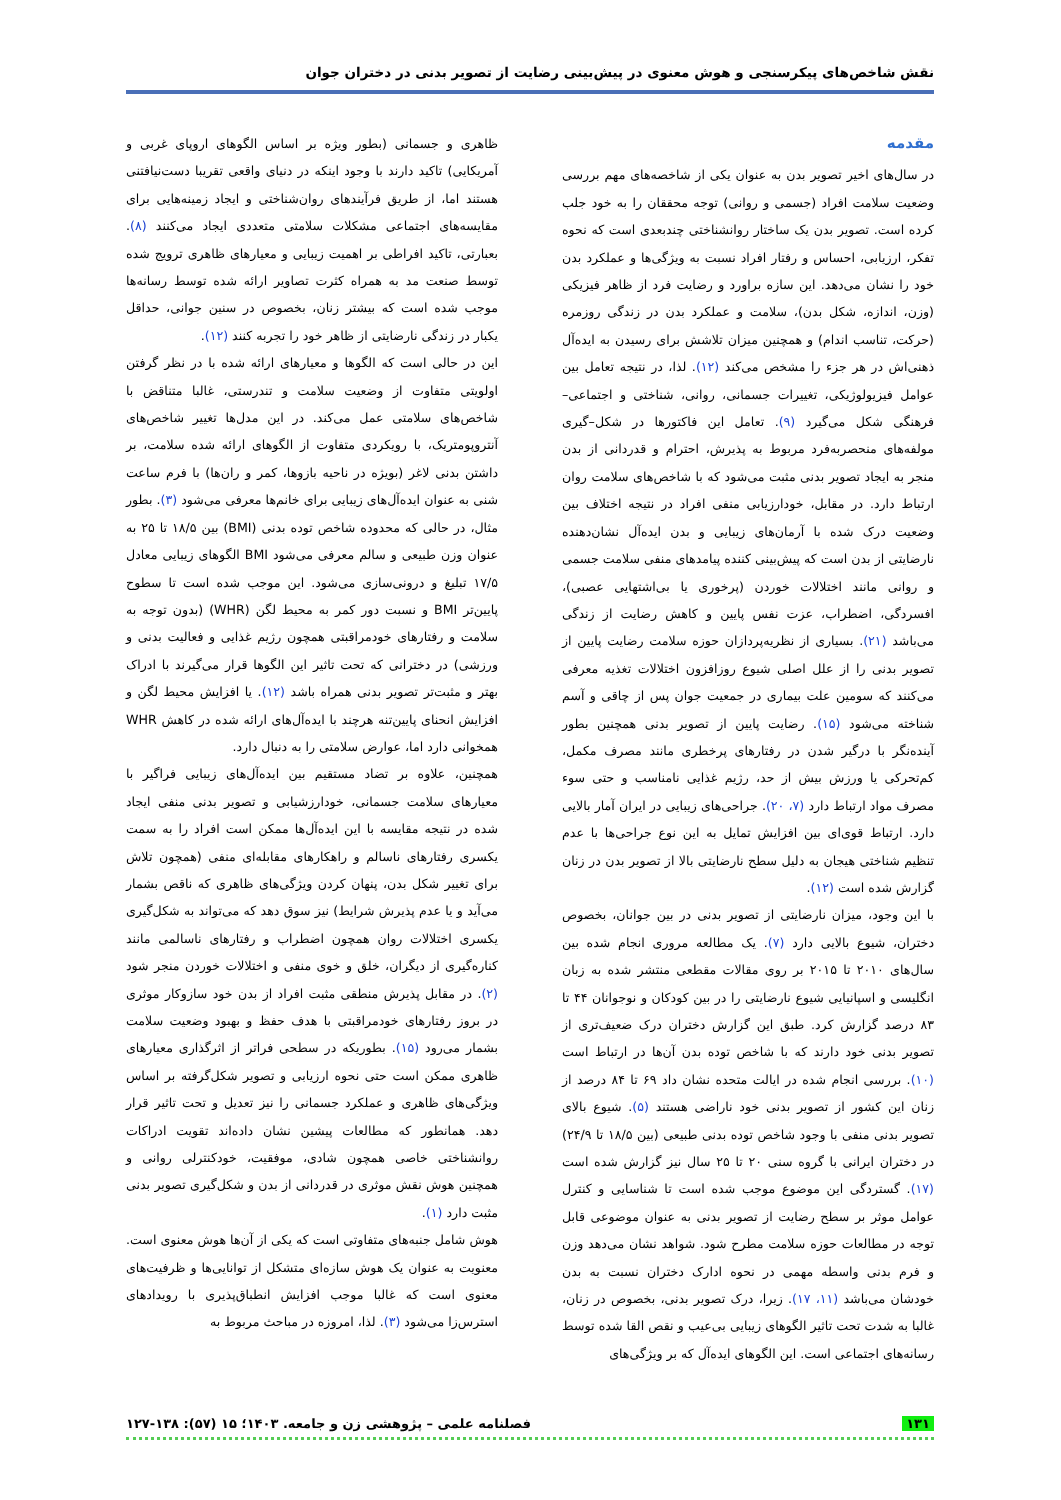نقش شاخص‌های پیکرسنجی و هوش معنوی در پیش‌بینی رضایت از تصویر بدنی در دختران جوان
مقدمه
در سال‌های اخیر تصویر بدن به عنوان یکی از شاخصه‌های مهم بررسی وضعیت سلامت افراد (جسمی و روانی) توجه محققان را به خود جلب کرده است. تصویر بدن یک ساختار روانشناختی چندبعدی است که نحوه تفکر، ارزیابی، احساس و رفتار افراد نسبت به ویژگی‌ها و عملکرد بدن خود را نشان می‌دهد. این سازه براورد و رضایت فرد از ظاهر فیزیکی (وزن، اندازه، شکل بدن)، سلامت و عملکرد بدن در زندگی روزمره (حرکت، تناسب اندام) و همچنین میزان تلاشش برای رسیدن به ایده‌آل ذهنی‌اش در هر جزء را مشخص می‌کند (۱۲). لذا، در نتیجه تعامل بین عوامل فیزیولوژیکی، تغییرات جسمانی، روانی، شناختی و اجتماعی–فرهنگی شکل می‌گیرد (۹). تعامل این فاکتورها در شکل–گیری مولفه‌های منحصربه‌فرد مربوط به پذیرش، احترام و قدردانی از بدن منجر به ایجاد تصویر بدنی مثبت می‌شود که با شاخص‌های سلامت روان ارتباط دارد. در مقابل، خودارزیابی منفی افراد در نتیجه اختلاف بین وضعیت درک شده با آرمان‌های زیبایی و بدن ایده‌آل نشان‌دهنده نارضایتی از بدن است که پیش‌بینی کننده پیامدهای منفی سلامت جسمی و روانی مانند اختلالات خوردن (پرخوری یا بی‌اشتهایی عصبی)، افسردگی، اضطراب، عزت نفس پایین و کاهش رضایت از زندگی می‌باشد (۲۱). بسیاری از نظریه‌پردازان حوزه سلامت رضایت پایین از تصویر بدنی را از علل اصلی شیوع روزافزون اختلالات تغذیه معرفی می‌کنند که سومین علت بیماری در جمعیت جوان پس از چاقی و آسم شناخته می‌شود (۱۵). رضایت پایین از تصویر بدنی همچنین بطور آینده‌نگر با درگیر شدن در رفتارهای پرخطری مانند مصرف مکمل، کم‌تحرکی یا ورزش بیش از حد، رژیم غذایی نامناسب و حتی سوء مصرف مواد ارتباط دارد (۷، ۲۰). جراحی‌های زیبایی در ایران آمار بالایی دارد. ارتباط قوی‌ای بین افزایش تمایل به این نوع جراحی‌ها با عدم تنظیم شناختی هیجان به دلیل سطح نارضایتی بالا از تصویر بدن در زنان گزارش شده است (۱۲).
با این وجود، میزان نارضایتی از تصویر بدنی در بین جوانان، بخصوص دختران، شیوع بالایی دارد (۷). یک مطالعه مروری انجام شده بین سال‌های ۲۰۱۰ تا ۲۰۱۵ بر روی مقالات مقطعی منتشر شده به زبان انگلیسی و اسپانیایی شیوع نارضایتی را در بین کودکان و نوجوانان ۴۴ تا ۸۳ درصد گزارش کرد. طبق این گزارش دختران درک ضعیف‌تری از تصویر بدنی خود دارند که با شاخص توده بدن آن‌ها در ارتباط است (۱۰). بررسی انجام شده در ایالت متحده نشان داد ۶۹ تا ۸۴ درصد از زنان این کشور از تصویر بدنی خود ناراضی هستند (۵). شیوع بالای تصویر بدنی منفی با وجود شاخص توده بدنی طبیعی (بین ۱۸/۵ تا ۲۴/۹) در دختران ایرانی با گروه سنی ۲۰ تا ۲۵ سال نیز گزارش شده است (۱۷). گستردگی این موضوع موجب شده است تا شناسایی و کنترل عوامل موثر بر سطح رضایت از تصویر بدنی به عنوان موضوعی قابل توجه در مطالعات حوزه سلامت مطرح شود. شواهد نشان می‌دهد وزن و فرم بدنی واسطه مهمی در نحوه ادارک دختران نسبت به بدن خودشان می‌باشد (۱۱، ۱۷). زیرا، درک تصویر بدنی، بخصوص در زنان، غالبا به شدت تحت تاثیر الگوهای زیبایی بی‌عیب و نقص القا شده توسط رسانه‌های اجتماعی است. این الگوهای ایده‌آل که بر ویژگی‌های
ظاهری و جسمانی (بطور ویژه بر اساس الگوهای اروپای غربی و آمریکایی) تاکید دارند با وجود اینکه در دنیای واقعی تقریبا دست‌نیافتنی هستند اما، از طریق فرآیندهای روان‌شناختی و ایجاد زمینه‌هایی برای مقایسه‌های اجتماعی مشکلات سلامتی متعددی ایجاد می‌کنند (۸). بعبارتی، تاکید افراطی بر اهمیت زیبایی و معیارهای ظاهری ترویج شده توسط صنعت مد به همراه کثرت تصاویر ارائه شده توسط رسانه‌ها موجب شده است که بیشتر زنان، بخصوص در سنین جوانی، حداقل یکبار در زندگی نارضایتی از ظاهر خود را تجربه کنند (۱۲).
این در حالی است که الگوها و معیارهای ارائه شده با در نظر گرفتن اولویتی متفاوت از وضعیت سلامت و تندرستی، غالبا متناقض با شاخص‌های سلامتی عمل می‌کند. در این مدل‌ها تغییر شاخص‌های آنتروپومتریک، با رویکردی متفاوت از الگوهای ارائه شده سلامت، بر داشتن بدنی لاغر (بویژه در ناحیه بازوها، کمر و ران‌ها) با فرم ساعت شنی به عنوان ایده‌آل‌های زیبایی برای خانم‌ها معرفی می‌شود (۳). بطور مثال، در حالی که محدوده شاخص توده بدنی (BMI) بین ۱۸/۵ تا ۲۵ به عنوان وزن طبیعی و سالم معرفی می‌شود BMI الگوهای زیبایی معادل ۱۷/۵ تبلیغ و درونی‌سازی می‌شود. این موجب شده است تا سطوح پایین‌تر BMI و نسبت دور کمر به محیط لگن (WHR) (بدون توجه به سلامت و رفتارهای خودمراقبتی همچون رژیم غذایی و فعالیت بدنی و ورزشی) در دخترانی که تحت تاثیر این الگوها قرار می‌گیرند با ادراک بهتر و مثبت‌تر تصویر بدنی همراه باشد (۱۲). یا افزایش محیط لگن و افزایش انحنای پایین‌تنه هرچند با ایده‌آل‌های ارائه شده در کاهش WHR همخوانی دارد اما، عوارض سلامتی را به دنبال دارد.
همچنین، علاوه بر تضاد مستقیم بین ایده‌آل‌های زیبایی فراگیر با معیارهای سلامت جسمانی، خودارزشیابی و تصویر بدنی منفی ایجاد شده در نتیجه مقایسه با این ایده‌آل‌ها ممکن است افراد را به سمت یکسری رفتارهای ناسالم و راهکارهای مقابله‌ای منفی (همچون تلاش برای تغییر شکل بدن، پنهان کردن ویژگی‌های ظاهری که ناقص بشمار می‌آید و یا عدم پذیرش شرایط) نیز سوق دهد که می‌تواند به شکل‌گیری یکسری اختلالات روان همچون اضطراب و رفتارهای ناسالمی مانند کناره‌گیری از دیگران، خلق و خوی منفی و اختلالات خوردن منجر شود (۲). در مقابل پذیرش منطقی مثبت افراد از بدن خود سازوکار موثری در بروز رفتارهای خودمراقبتی با هدف حفظ و بهبود وضعیت سلامت بشمار می‌رود (۱۵). بطوریکه در سطحی فراتر از اثرگذاری معیارهای ظاهری ممکن است حتی نحوه ارزیابی و تصویر شکل‌گرفته بر اساس ویژگی‌های ظاهری و عملکرد جسمانی را نیز تعدیل و تحت تاثیر قرار دهد. همانطور که مطالعات پیشین نشان داده‌اند تقویت ادراکات روانشناختی خاصی همچون شادی، موفقیت، خودکنترلی روانی و همچنین هوش نقش موثری در قدردانی از بدن و شکل‌گیری تصویر بدنی مثبت دارد (۱).
هوش شامل جنبه‌های متفاوتی است که یکی از آن‌ها هوش معنوی است. معنویت به عنوان یک هوش سازه‌ای متشکل از توانایی‌ها و ظرفیت‌های معنوی است که غالبا موجب افزایش انطباق‌پذیری با رویدادهای استرس‌زا می‌شود (۳). لذا، امروزه در مباحث مربوط به
۱۳۱ فصلنامه علمی – پژوهشی زن و جامعه. ۱۴۰۳؛ ۱۵ (۵۷): ۱۳۸-۱۲۷